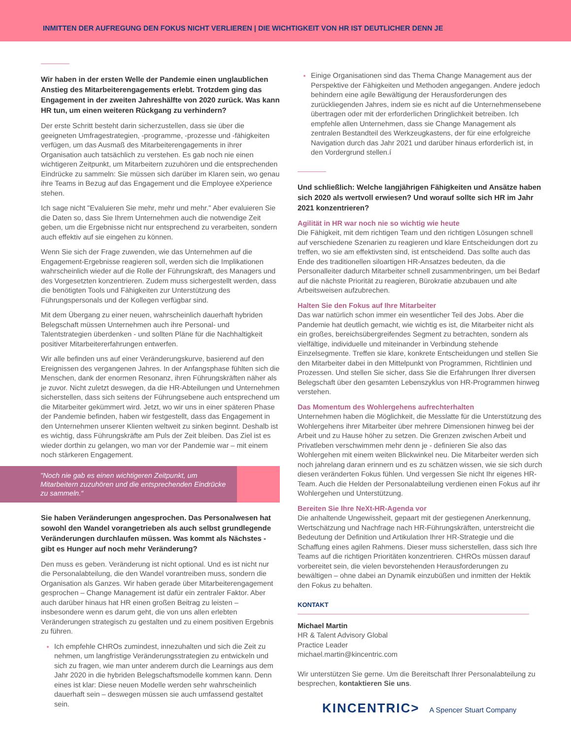INMITTEN DER AUFREGUNG DEN FOKUS NICHT VERLIEREN | DIE WICHTIGKEIT VON HR IST DEUTLICHER DENN JE
Wir haben in der ersten Welle der Pandemie einen unglaublichen Anstieg des Mitarbeiterengagements erlebt. Trotzdem ging das Engagement in der zweiten Jahreshälfte von 2020 zurück. Was kann HR tun, um einen weiteren Rückgang zu verhindern?
Der erste Schritt besteht darin sicherzustellen, dass sie über die geeigneten Umfragestrategien, -programme, -prozesse und -fähigkeiten verfügen, um das Ausmaß des Mitarbeiterengagements in ihrer Organisation auch tatsächlich zu verstehen. Es gab noch nie einen wichtigeren Zeitpunkt, um Mitarbeitern zuzuhören und die entsprechenden Eindrücke zu sammeln: Sie müssen sich darüber im Klaren sein, wo genau ihre Teams in Bezug auf das Engagement und die Employee eXperience stehen.
Ich sage nicht "Evaluieren Sie mehr, mehr und mehr." Aber evaluieren Sie die Daten so, dass Sie Ihrem Unternehmen auch die notwendige Zeit geben, um die Ergebnisse nicht nur entsprechend zu verarbeiten, sondern auch effektiv auf sie eingehen zu können.
Wenn Sie sich der Frage zuwenden, wie das Unternehmen auf die Engagement-Ergebnisse reagieren soll, werden sich die Implikationen wahrscheinlich wieder auf die Rolle der Führungskraft, des Managers und des Vorgesetzten konzentrieren. Zudem muss sichergestellt werden, dass die benötigten Tools und Fähigkeiten zur Unterstützung des Führungspersonals und der Kollegen verfügbar sind.
Mit dem Übergang zu einer neuen, wahrscheinlich dauerhaft hybriden Belegschaft müssen Unternehmen auch ihre Personal- und Talentstrategien überdenken - und sollten Pläne für die Nachhaltigkeit positiver Mitarbeitererfahrungen entwerfen.
Wir alle befinden uns auf einer Veränderungskurve, basierend auf den Ereignissen des vergangenen Jahres. In der Anfangsphase fühlten sich die Menschen, dank der enormen Resonanz, ihren Führungskräften näher als je zuvor. Nicht zuletzt deswegen, da die HR-Abteilungen und Unternehmen sicherstellen, dass sich seitens der Führungsebene auch entsprechend um die Mitarbeiter gekümmert wird. Jetzt, wo wir uns in einer späteren Phase der Pandemie befinden, haben wir festgestellt, dass das Engagement in den Unternehmen unserer Klienten weltweit zu sinken beginnt. Deshalb ist es wichtig, dass Führungskräfte am Puls der Zeit bleiben. Das Ziel ist es wieder dorthin zu gelangen, wo man vor der Pandemie war – mit einem noch stärkeren Engagement.
"Noch nie gab es einen wichtigeren Zeitpunkt, um Mitarbeitern zuzuhören und die entsprechenden Eindrücke zu sammeln.“
Sie haben Veränderungen angesprochen. Das Personalwesen hat sowohl den Wandel vorangetrieben als auch selbst grundlegende Veränderungen durchlaufen müssen. Was kommt als Nächstes - gibt es Hunger auf noch mehr Veränderung?
Den muss es geben. Veränderung ist nicht optional. Und es ist nicht nur die Personalabteilung, die den Wandel vorantreiben muss, sondern die Organisation als Ganzes. Wir haben gerade über Mitarbeiterengagement gesprochen – Change Management ist dafür ein zentraler Faktor. Aber auch darüber hinaus hat HR einen großen Beitrag zu leisten – insbesondere wenn es darum geht, die von uns allen erlebten Veränderungen strategisch zu gestalten und zu einem positiven Ergebnis zu führen.
Ich empfehle CHROs zumindest, innezuhalten und sich die Zeit zu nehmen, um langfristige Veränderungsstrategien zu entwickeln und sich zu fragen, wie man unter anderem durch die Learnings aus dem Jahr 2020 in die hybriden Belegschaftsmodelle kommen kann. Denn eines ist klar: Diese neuen Modelle werden sehr wahrscheinlich dauerhaft sein – deswegen müssen sie auch umfassend gestaltet sein.
Einige Organisationen sind das Thema Change Management aus der Perspektive der Fähigkeiten und Methoden angegangen. Andere jedoch behindern eine agile Bewältigung der Herausforderungen des zurückliegenden Jahres, indem sie es nicht auf die Unternehmensebene übertragen oder mit der erforderlichen Dringlichkeit betreiben. Ich empfehle allen Unternehmen, dass sie Change Management als zentralen Bestandteil des Werkzeugkastens, der für eine erfolgreiche Navigation durch das Jahr 2021 und darüber hinaus erforderlich ist, in den Vordergrund stellen.í
Und schließlich: Welche langjährigen Fähigkeiten und Ansätze haben sich 2020 als wertvoll erwiesen? Und worauf sollte sich HR im Jahr 2021 konzentrieren?
Agilität in HR war noch nie so wichtig wie heute
Die Fähigkeit, mit dem richtigen Team und den richtigen Lösungen schnell auf verschiedene Szenarien zu reagieren und klare Entscheidungen dort zu treffen, wo sie am effektivsten sind, ist entscheidend. Das sollte auch das Ende des traditionellen siloartigen HR-Ansatzes bedeuten, da die Personalleiter dadurch Mitarbeiter schnell zusammenbringen, um bei Bedarf auf die nächste Priorität zu reagieren, Bürokratie abzubauen und alte Arbeitsweisen aufzubrechen.
Halten Sie den Fokus auf Ihre Mitarbeiter
Das war natürlich schon immer ein wesentlicher Teil des Jobs. Aber die Pandemie hat deutlich gemacht, wie wichtig es ist, die Mitarbeiter nicht als ein großes, bereichsübergreifendes Segment zu betrachten, sondern als vielfältige, individuelle und miteinander in Verbindung stehende Einzelsegmente. Treffen sie klare, konkrete Entscheidungen und stellen Sie den Mitarbeiter dabei in den Mittelpunkt von Programmen, Richtlinien und Prozessen. Und stellen Sie sicher, dass Sie die Erfahrungen Ihrer diversen Belegschaft über den gesamten Lebenszyklus von HR-Programmen hinweg verstehen.
Das Momentum des Wohlergehens aufrechterhalten
Unternehmen haben die Möglichkeit, die Messlatte für die Unterstützung des Wohlergehens ihrer Mitarbeiter über mehrere Dimensionen hinweg bei der Arbeit und zu Hause höher zu setzen. Die Grenzen zwischen Arbeit und Privatleben verschwimmen mehr denn je - definieren Sie also das Wohlergehen mit einem weiten Blickwinkel neu. Die Mitarbeiter werden sich noch jahrelang daran erinnern und es zu schätzen wissen, wie sie sich durch diesen veränderten Fokus fühlen. Und vergessen Sie nicht Ihr eigenes HR-Team. Auch die Helden der Personalabteilung verdienen einen Fokus auf ihr Wohlergehen und Unterstützung.
Bereiten Sie Ihre NeXt-HR-Agenda vor
Die anhaltende Ungewissheit, gepaart mit der gestiegenen Anerkennung, Wertschätzung und Nachfrage nach HR-Führungskräften, unterstreicht die Bedeutung der Definition und Artikulation Ihrer HR-Strategie und die Schaffung eines agilen Rahmens. Dieser muss sicherstellen, dass sich Ihre Teams auf die richtigen Prioritäten konzentrieren. CHROs müssen darauf vorbereitet sein, die vielen bevorstehenden Herausforderungen zu bewältigen – ohne dabei an Dynamik einzubüßen und inmitten der Hektik den Fokus zu behalten.
KONTAKT
Michael Martin
HR & Talent Advisory Global
Practice Leader
michael.martin@kincentric.com
Wir unterstützen Sie gerne. Um die Bereitschaft Ihrer Personalabteilung zu besprechen, kontaktieren Sie uns.
KINCENTRIC> A Spencer Stuart Company